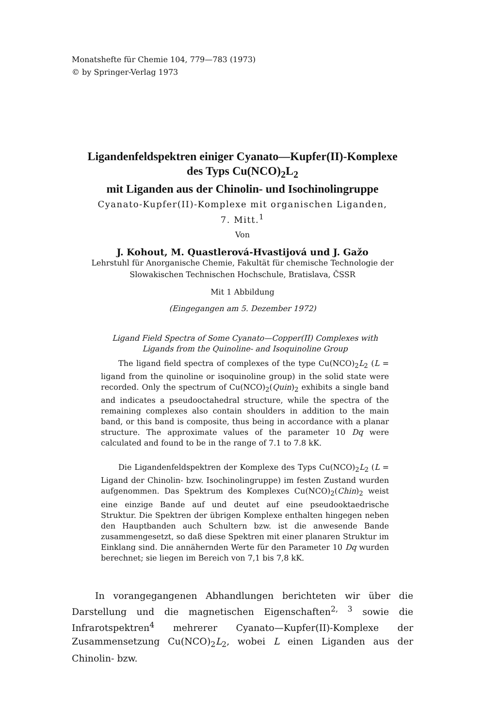Monatshefte für Chemie 104, 779—783 (1973)
© by Springer-Verlag 1973
Ligandenfeldspektren einiger Cyanato—Kupfer(II)-Komplexe
des Typs Cu(NCO)<sub>2</sub>L<sub>2</sub>
mit Liganden aus der Chinolin- und Isochinolingruppe
Cyanato-Kupfer(II)-Komplexe mit organischen Liganden,
7. Mitt.<sup>1</sup>
Von
J. Kohout, M. Quastlerová-Hvastijová und J. Gažo
Lehrstuhl für Anorganische Chemie, Fakultät für chemische Technologie der Slowakischen Technischen Hochschule, Bratislava, ČSSR
Mit 1 Abbildung
(Eingegangen am 5. Dezember 1972)
Ligand Field Spectra of Some Cyanato—Copper(II) Complexes with Ligands from the Quinoline- and Isoquinoline Group
The ligand field spectra of complexes of the type Cu(NCO)<sub>2</sub>L<sub>2</sub> (L = ligand from the quinoline or isoquinoline group) in the solid state were recorded. Only the spectrum of Cu(NCO)<sub>2</sub>(Quin)<sub>2</sub> exhibits a single band and indicates a pseudooctahedral structure, while the spectra of the remaining complexes also contain shoulders in addition to the main band, or this band is composite, thus being in accordance with a planar structure. The approximate values of the parameter 10 Dq were calculated and found to be in the range of 7.1 to 7.8 kK.
Die Ligandenfeldspektren der Komplexe des Typs Cu(NCO)<sub>2</sub>L<sub>2</sub> (L = Ligand der Chinolin- bzw. Isochinolingruppe) im festen Zustand wurden aufgenommen. Das Spektrum des Komplexes Cu(NCO)<sub>2</sub>(Chin)<sub>2</sub> weist eine einzige Bande auf und deutet auf eine pseudooktaedrische Struktur. Die Spektren der übrigen Komplexe enthalten hingegen neben den Hauptbanden auch Schultern bzw. ist die anwesende Bande zusammengesetzt, so daß diese Spektren mit einer planaren Struktur im Einklang sind. Die annähernden Werte für den Parameter 10 Dq wurden berechnet; sie liegen im Bereich von 7,1 bis 7,8 kK.
In vorangegangenen Abhandlungen berichteten wir über die Darstellung und die magnetischen Eigenschaften<sup>2, 3</sup> sowie die Infrarotspektren<sup>4</sup> mehrerer Cyanato—Kupfer(II)-Komplexe der Zusammensetzung Cu(NCO)<sub>2</sub>L<sub>2</sub>, wobei L einen Liganden aus der Chinolin- bzw.